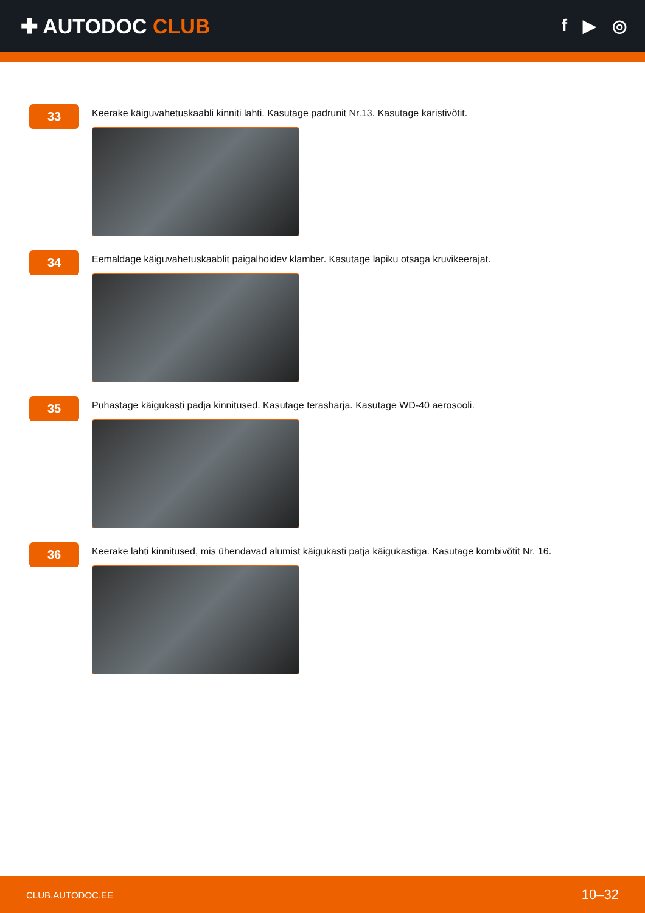✚ AUTODOC CLUB
f ▶ ◎
33
Keerake käiguvahetuskaabli kinniti lahti. Kasutage padrunit Nr.13. Kasutage käristivõtit.
34
Eemaldage käiguvahetuskaablit paigalhoidev klamber. Kasutage lapiku otsaga kruvikeerajat.
35
Puhastage käigukasti padja kinnitused. Kasutage terasharja. Kasutage WD-40 aerosooli.
36
Keerake lahti kinnitused, mis ühendavad alumist käigukasti patja käigukastiga. Kasutage kombivõtit Nr. 16.
CLUB.AUTODOC.EE 10–32